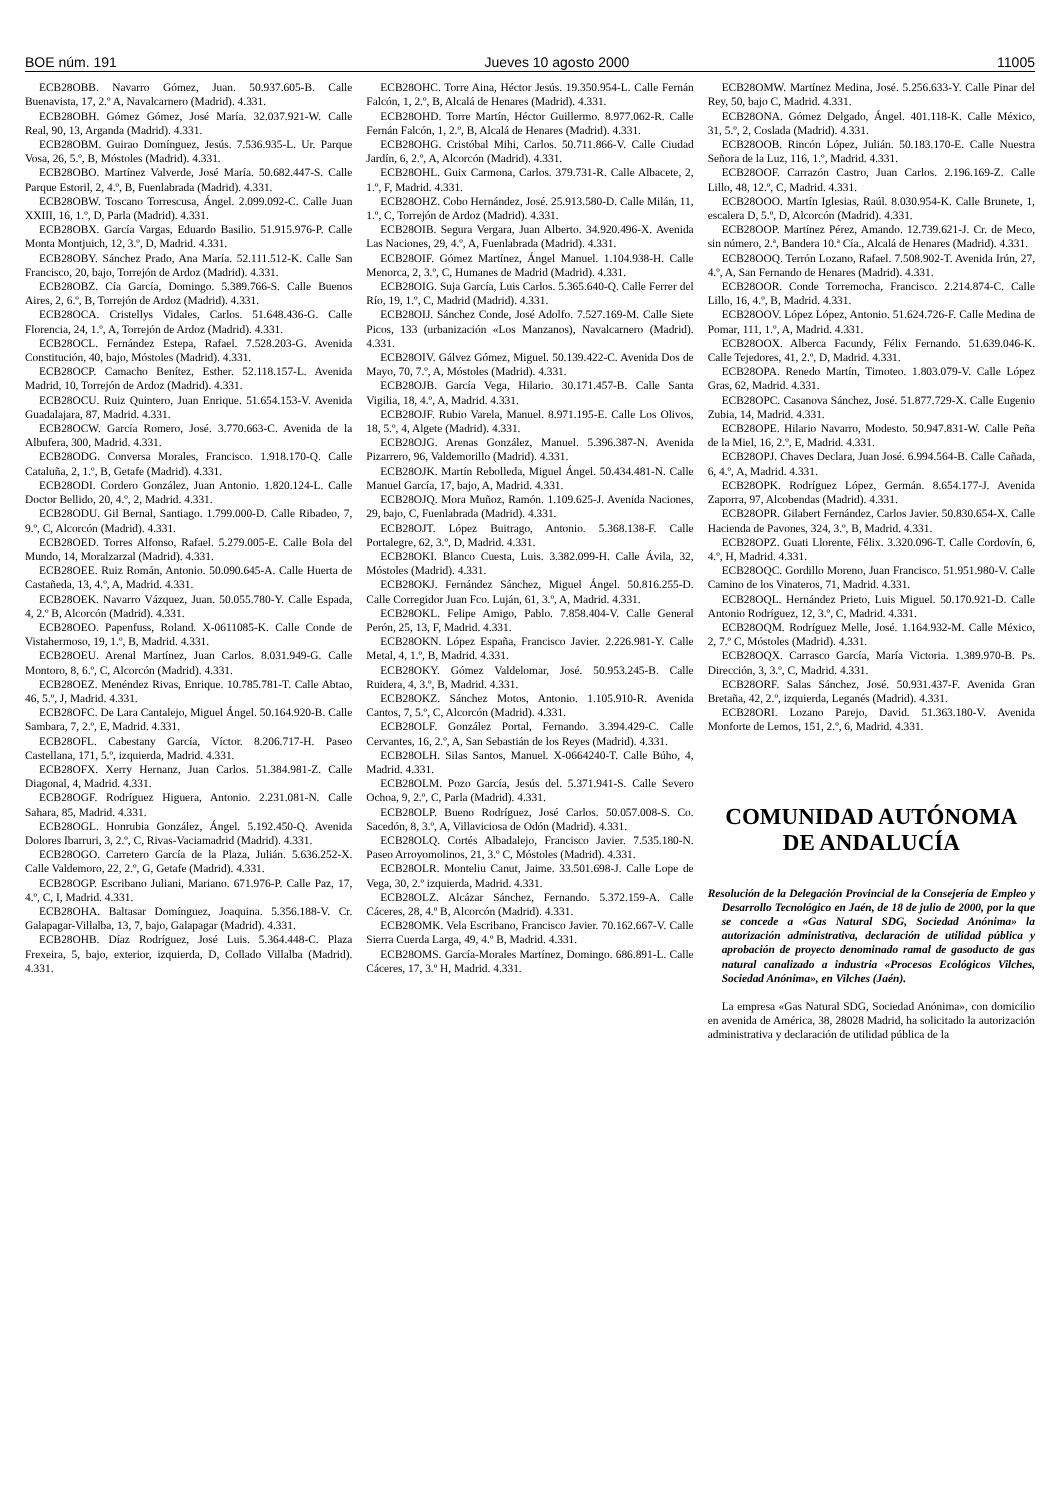BOE núm. 191 Jueves 10 agosto 2000 11005
ECB28OBB. Navarro Gómez, Juan. 50.937.605-B. Calle Buenavista, 17, 2.º A, Navalcarnero (Madrid). 4.331.
ECB28OBH. Gómez Gómez, José María. 32.037.921-W. Calle Real, 90, 13, Arganda (Madrid). 4.331.
ECB28OBM. Guirao Domínguez, Jesús. 7.536.935-L. Ur. Parque Vosa, 26, 5.º, B, Móstoles (Madrid). 4.331.
ECB28OBO. Martínez Valverde, José María. 50.682.447-S. Calle Parque Estoril, 2, 4.º, B, Fuenlabrada (Madrid). 4.331.
ECB28OBW. Toscano Torrescusa, Ángel. 2.099.092-C. Calle Juan XXIII, 16, 1.º, D, Parla (Madrid). 4.331.
ECB28OBX. García Vargas, Eduardo Basilio. 51.915.976-P. Calle Monta Montjuich, 12, 3.º, D, Madrid. 4.331.
ECB28OBY. Sánchez Prado, Ana María. 52.111.512-K. Calle San Francisco, 20, bajo, Torrejón de Ardoz (Madrid). 4.331.
ECB28OBZ. Cía García, Domingo. 5.389.766-S. Calle Buenos Aires, 2, 6.º, B, Torrejón de Ardoz (Madrid). 4.331.
ECB28OCA. Cristellys Vidales, Carlos. 51.648.436-G. Calle Florencia, 24, 1.º, A, Torrejón de Ardoz (Madrid). 4.331.
ECB28OCL. Fernández Estepa, Rafael. 7.528.203-G. Avenida Constitución, 40, bajo, Móstoles (Madrid). 4.331.
ECB28OCP. Camacho Benítez, Esther. 52.118.157-L. Avenida Madrid, 10, Torrejón de Ardoz (Madrid). 4.331.
ECB28OCU. Ruiz Quintero, Juan Enrique. 51.654.153-V. Avenida Guadalajara, 87, Madrid. 4.331.
ECB28OCW. García Romero, José. 3.770.663-C. Avenida de la Albufera, 300, Madrid. 4.331.
ECB28ODG. Conversa Morales, Francisco. 1.918.170-Q. Calle Cataluña, 2, 1.º, B, Getafe (Madrid). 4.331.
ECB28ODI. Cordero González, Juan Antonio. 1.820.124-L. Calle Doctor Bellido, 20, 4.º, 2, Madrid. 4.331.
ECB28ODU. Gil Bernal, Santiago. 1.799.000-D. Calle Ribadeo, 7, 9.º, C, Alcorcón (Madrid). 4.331.
ECB28OED. Torres Alfonso, Rafael. 5.279.005-E. Calle Bola del Mundo, 14, Moralzarzal (Madrid). 4.331.
ECB28OEE. Ruiz Román, Antonio. 50.090.645-A. Calle Huerta de Castañeda, 13, 4.º, A, Madrid. 4.331.
ECB28OEK. Navarro Vázquez, Juan. 50.055.780-Y. Calle Espada, 4, 2.º B, Alcorcón (Madrid). 4.331.
ECB28OEO. Papenfuss, Roland. X-0611085-K. Calle Conde de Vistahermoso, 19, 1.º, B, Madrid. 4.331.
ECB28OEU. Arenal Martínez, Juan Carlos. 8.031.949-G. Calle Montoro, 8, 6.º, C, Alcorcón (Madrid). 4.331.
ECB28OEZ. Menéndez Rivas, Enrique. 10.785.781-T. Calle Abtao, 46, 5.º, J, Madrid. 4.331.
ECB28OFC. De Lara Cantalejo, Miguel Ángel. 50.164.920-B. Calle Sambara, 7, 2.º, E, Madrid. 4.331.
ECB28OFL. Cabestany García, Víctor. 8.206.717-H. Paseo Castellana, 171, 5.º, izquierda, Madrid. 4.331.
ECB28OFX. Xerry Hernanz, Juan Carlos. 51.384.981-Z. Calle Diagonal, 4, Madrid. 4.331.
ECB28OGF. Rodríguez Higuera, Antonio. 2.231.081-N. Calle Sahara, 85, Madrid. 4.331.
ECB28OGL. Honrubia González, Ángel. 5.192.450-Q. Avenida Dolores Ibarruri, 3, 2.º, C, Rivas-Vaciamadrid (Madrid). 4.331.
ECB28OGO. Carretero García de la Plaza, Julián. 5.636.252-X. Calle Valdemoro, 22, 2.º, G, Getafe (Madrid). 4.331.
ECB28OGP. Escribano Juliani, Mariano. 671.976-P. Calle Paz, 17, 4.º, C, I, Madrid. 4.331.
ECB28OHA. Baltasar Domínguez, Joaquina. 5.356.188-V. Cr. Galapagar-Villalba, 13, 7, bajo, Galapagar (Madrid). 4.331.
ECB28OHB. Díaz Rodríguez, José Luis. 5.364.448-C. Plaza Frexeira, 5, bajo, exterior, izquierda, D, Collado Villalba (Madrid). 4.331.
ECB28OHC. Torre Aina, Héctor Jesús. 19.350.954-L. Calle Fernán Falcón, 1, 2.º, B, Alcalá de Henares (Madrid). 4.331.
ECB28OHD. Torre Martín, Héctor Guillermo. 8.977.062-R. Calle Fernán Falcón, 1, 2.º, B, Alcalá de Henares (Madrid). 4.331.
ECB28OHG. Cristóbal Mihi, Carlos. 50.711.866-V. Calle Ciudad Jardín, 6, 2.º, A, Alcorcón (Madrid). 4.331.
ECB28OHL. Guix Carmona, Carlos. 379.731-R. Calle Albacete, 2, 1.º, F, Madrid. 4.331.
ECB28OHZ. Cobo Hernández, José. 25.913.580-D. Calle Milán, 11, 1.º, C, Torrejón de Ardoz (Madrid). 4.331.
ECB28OIB. Segura Vergara, Juan Alberto. 34.920.496-X. Avenida Las Naciones, 29, 4.º, A, Fuenlabrada (Madrid). 4.331.
ECB28OIF. Gómez Martínez, Ángel Manuel. 1.104.938-H. Calle Menorca, 2, 3.º, C, Humanes de Madrid (Madrid). 4.331.
ECB28OIG. Suja García, Luis Carlos. 5.365.640-Q. Calle Ferrer del Río, 19, 1.º, C, Madrid (Madrid). 4.331.
ECB28OIJ. Sánchez Conde, José Adolfo. 7.527.169-M. Calle Siete Picos, 133 (urbanización «Los Manzanos), Navalcarnero (Madrid). 4.331.
ECB28OIV. Gálvez Gómez, Miguel. 50.139.422-C. Avenida Dos de Mayo, 70, 7.º, A, Móstoles (Madrid). 4.331.
ECB28OJB. García Vega, Hilario. 30.171.457-B. Calle Santa Vigilia, 18, 4.º, A, Madrid. 4.331.
ECB28OJF. Rubio Varela, Manuel. 8.971.195-E. Calle Los Olivos, 18, 5.º, 4, Algete (Madrid). 4.331.
ECB28OJG. Arenas González, Manuel. 5.396.387-N. Avenida Pizarrero, 96, Valdemorillo (Madrid). 4.331.
ECB28OJK. Martín Rebolleda, Miguel Ángel. 50.434.481-N. Calle Manuel García, 17, bajo, A, Madrid. 4.331.
ECB28OJQ. Mora Muñoz, Ramón. 1.109.625-J. Avenida Naciones, 29, bajo, C, Fuenlabrada (Madrid). 4.331.
ECB28OJT. López Buitrago, Antonio. 5.368.138-F. Calle Portalegre, 62, 3.º, D, Madrid. 4.331.
ECB28OKI. Blanco Cuesta, Luis. 3.382.099-H. Calle Ávila, 32, Móstoles (Madrid). 4.331.
ECB28OKJ. Fernández Sánchez, Miguel Ángel. 50.816.255-D. Calle Corregidor Juan Fco. Luján, 61, 3.º, A, Madrid. 4.331.
ECB28OKL. Felipe Amigo, Pablo. 7.858.404-V. Calle General Perón, 25, 13, F, Madrid. 4.331.
ECB28OKN. López España, Francisco Javier. 2.226.981-Y. Calle Metal, 4, 1.º, B, Madrid. 4.331.
ECB28OKY. Gómez Valdelomar, José. 50.953.245-B. Calle Ruidera, 4, 3.º, B, Madrid. 4.331.
ECB28OKZ. Sánchez Motos, Antonio. 1.105.910-R. Avenida Cantos, 7, 5.º, C, Alcorcón (Madrid). 4.331.
ECB28OLF. González Portal, Fernando. 3.394.429-C. Calle Cervantes, 16, 2.º, A, San Sebastián de los Reyes (Madrid). 4.331.
ECB28OLH. Silas Santos, Manuel. X-0664240-T. Calle Búho, 4, Madrid. 4.331.
ECB28OLM. Pozo García, Jesús del. 5.371.941-S. Calle Severo Ochoa, 9, 2.º, C, Parla (Madrid). 4.331.
ECB28OLP. Bueno Rodríguez, José Carlos. 50.057.008-S. Co. Sacedón, 8, 3.º, A, Villaviciosa de Odón (Madrid). 4.331.
ECB28OLQ. Cortés Albadalejo, Francisco Javier. 7.535.180-N. Paseo Arroyomolinos, 21, 3.º C, Móstoles (Madrid). 4.331.
ECB28OLR. Monteliu Canut, Jaime. 33.501.698-J. Calle Lope de Vega, 30, 2.º izquierda, Madrid. 4.331.
ECB28OLZ. Alcázar Sánchez, Fernando. 5.372.159-A. Calle Cáceres, 28, 4.º B, Alcorcón (Madrid). 4.331.
ECB28OMK. Vela Escribano, Francisco Javier. 70.162.667-V. Calle Sierra Cuerda Larga, 49, 4.º B, Madrid. 4.331.
ECB28OMS. García-Morales Martínez, Domingo. 686.891-L. Calle Cáceres, 17, 3.º H, Madrid. 4.331.
ECB28OMW. Martínez Medina, José. 5.256.633-Y. Calle Pinar del Rey, 50, bajo C, Madrid. 4.331.
ECB28ONA. Gómez Delgado, Ángel. 401.118-K. Calle México, 31, 5.º, 2, Coslada (Madrid). 4.331.
ECB28OOB. Rincón López, Julián. 50.183.170-E. Calle Nuestra Señora de la Luz, 116, 1.º, Madrid. 4.331.
ECB28OOF. Carrazón Castro, Juan Carlos. 2.196.169-Z. Calle Lillo, 48, 12.º, C, Madrid. 4.331.
ECB28OOO. Martín Iglesias, Raúl. 8.030.954-K. Calle Brunete, 1, escalera D, 5.º, D, Alcorcón (Madrid). 4.331.
ECB28OOP. Martínez Pérez, Amando. 12.739.621-J. Cr. de Meco, sin número, 2.ª, Bandera 10.ª Cía., Alcalá de Henares (Madrid). 4.331.
ECB28OOQ. Terrón Lozano, Rafael. 7.508.902-T. Avenida Irún, 27, 4.º, A, San Fernando de Henares (Madrid). 4.331.
ECB28OOR. Conde Torremocha, Francisco. 2.214.874-C. Calle Lillo, 16, 4.º, B, Madrid. 4.331.
ECB28OOV. López López, Antonio. 51.624.726-F. Calle Medina de Pomar, 111, 1.º, A, Madrid. 4.331.
ECB28OOX. Alberca Facundy, Félix Fernando. 51.639.046-K. Calle Tejedores, 41, 2.º, D, Madrid. 4.331.
ECB28OPA. Renedo Martín, Timoteo. 1.803.079-V. Calle López Gras, 62, Madrid. 4.331.
ECB28OPC. Casanova Sánchez, José. 51.877.729-X. Calle Eugenio Zubia, 14, Madrid. 4.331.
ECB28OPE. Hilario Navarro, Modesto. 50.947.831-W. Calle Peña de la Miel, 16, 2.º, E, Madrid. 4.331.
ECB28OPJ. Chaves Declara, Juan José. 6.994.564-B. Calle Cañada, 6, 4.º, A, Madrid. 4.331.
ECB28OPK. Rodríguez López, Germán. 8.654.177-J. Avenida Zaporra, 97, Alcobendas (Madrid). 4.331.
ECB28OPR. Gilabert Fernández, Carlos Javier. 50.830.654-X. Calle Hacienda de Pavones, 324, 3.º, B, Madrid. 4.331.
ECB28OPZ. Guati Llorente, Félix. 3.320.096-T. Calle Cordovín, 6, 4.º, H, Madrid. 4.331.
ECB28OQC. Gordillo Moreno, Juan Francisco. 51.951.980-V. Calle Camino de los Vinateros, 71, Madrid. 4.331.
ECB28OQL. Hernández Prieto, Luis Miguel. 50.170.921-D. Calle Antonio Rodríguez, 12, 3.º, C, Madrid. 4.331.
ECB28OQM. Rodríguez Melle, José. 1.164.932-M. Calle México, 2, 7.º C, Móstoles (Madrid). 4.331.
ECB28OQX. Carrasco García, María Victoria. 1.389.970-B. Ps. Dirección, 3, 3.º, C, Madrid. 4.331.
ECB28ORF. Salas Sánchez, José. 50.931.437-F. Avenida Gran Bretaña, 42, 2.º, izquierda, Leganés (Madrid). 4.331.
ECB28ORI. Lozano Parejo, David. 51.363.180-V. Avenida Monforte de Lemos, 151, 2.º, 6, Madrid. 4.331.
COMUNIDAD AUTÓNOMA
DE ANDALUCÍA
Resolución de la Delegación Provincial de la Consejería de Empleo y Desarrollo Tecnológico en Jaén, de 18 de julio de 2000, por la que se concede a «Gas Natural SDG, Sociedad Anónima» la autorización administrativa, declaración de utilidad pública y aprobación de proyecto denominado ramal de gasoducto de gas natural canalizado a industria «Procesos Ecológicos Vilches, Sociedad Anónima», en Vilches (Jaén).
La empresa «Gas Natural SDG, Sociedad Anónima», con domicilio en avenida de América, 38, 28028 Madrid, ha solicitado la autorización administrativa y declaración de utilidad pública de la